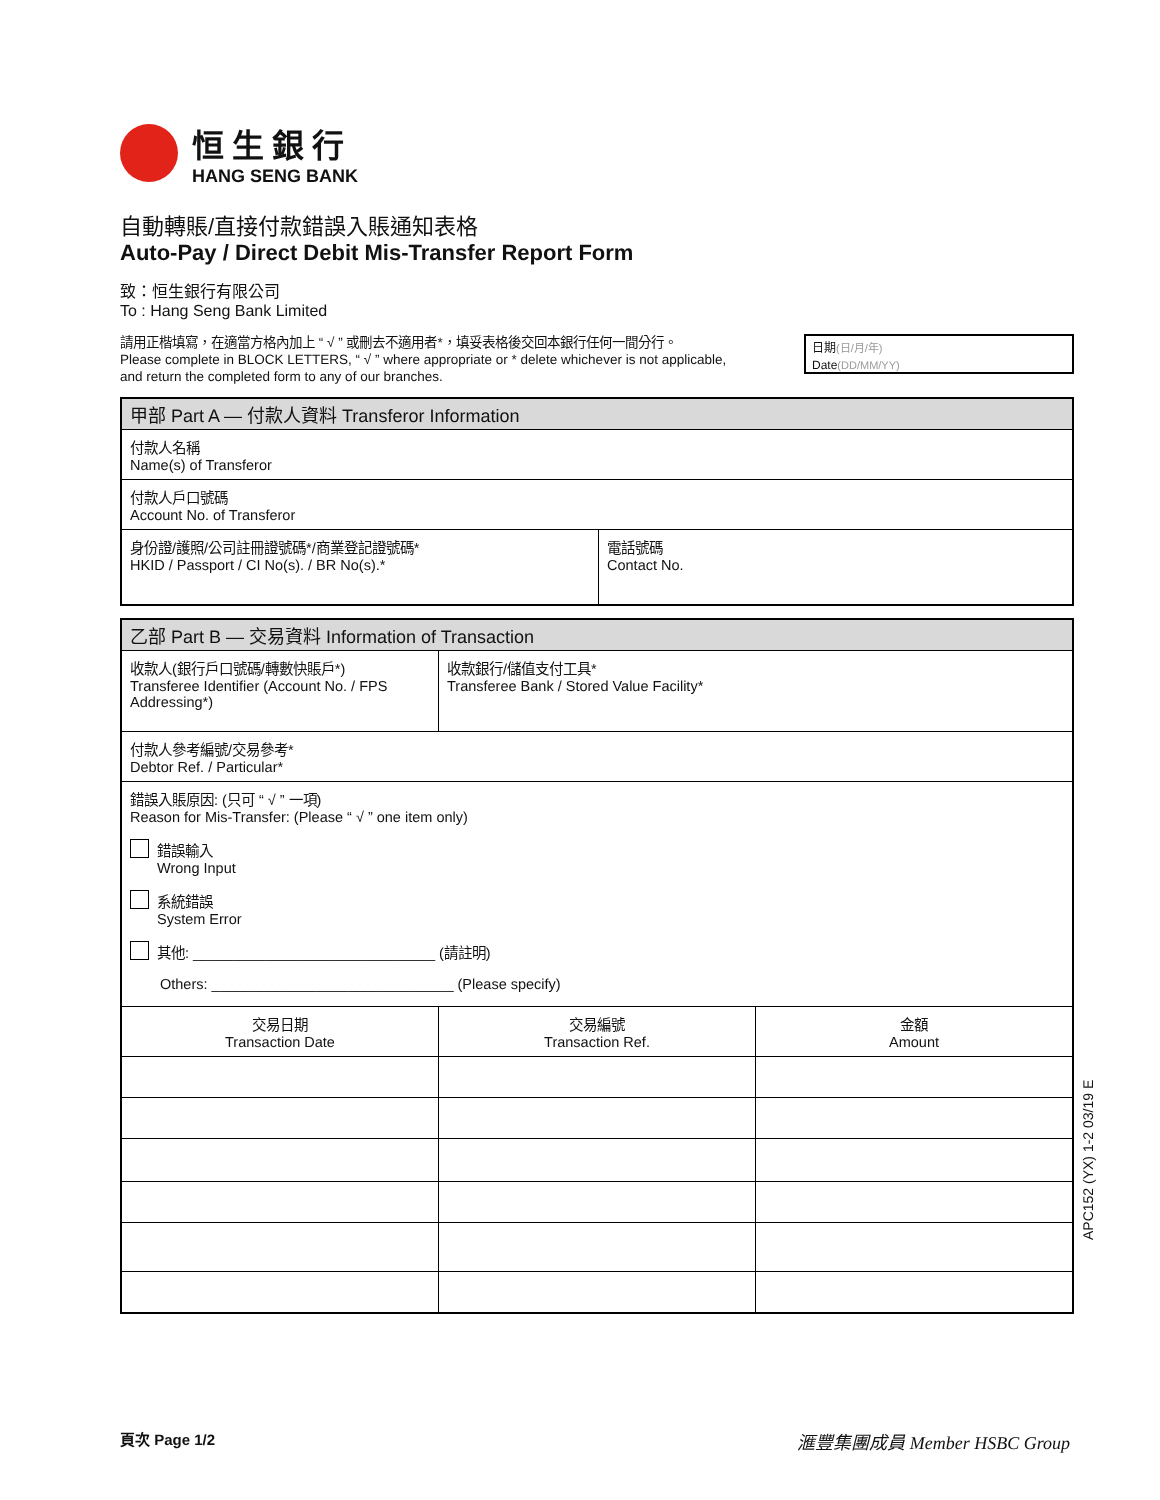恒生銀行
HANG SENG BANK
自動轉賬/直接付款錯誤入賬通知表格
Auto-Pay / Direct Debit Mis-Transfer Report Form
致：恒生銀行有限公司
To : Hang Seng Bank Limited
請用正楷填寫，在適當方格內加上 “ √ ” 或刪去不適用者*，填妥表格後交回本銀行任何一間分行。
Please complete in BLOCK LETTERS, “ √ ” where appropriate or * delete whichever is not applicable,
and return the completed form to any of our branches.
日期(日/月/年)
Date(DD/MM/YY)
| 甲部 Part A — 付款人資料 Transferor Information | |
| --- | --- |
| 付款人名稱 Name(s) of Transferor | |
| 付款人戶口號碼 Account No. of Transferor | |
| 身份證/護照/公司註冊證號碼*/商業登記證號碼* HKID / Passport / CI No(s). / BR No(s).* | 電話號碼 Contact No. |
| 乙部 Part B — 交易資料 Information of Transaction | | |
| --- | --- | --- |
| 收款人(銀行戶口號碼/轉數快賬戶*) Transferee Identifier (Account No. / FPS Addressing*) | 收款銀行/儲值支付工具* Transferee Bank / Stored Value Facility* | |
| 付款人參考編號/交易參考* Debtor Ref. / Particular* | | |
| 錯誤入賬原因: (只可 “ √ ” 一項) Reason for Mis-Transfer: (Please “ √ ” one item only) 錯誤輸入 Wrong Input 系統錯誤 System Error 其他: ______________________________ (請註明) Others: ______________________________ (Please specify) | | |
| 交易日期 Transaction Date | 交易編號 Transaction Ref. | 金額 Amount |
APC152 (YX) 1-2 03/19 E
頁次 Page 1/2 滙豐集團成員 Member HSBC Group